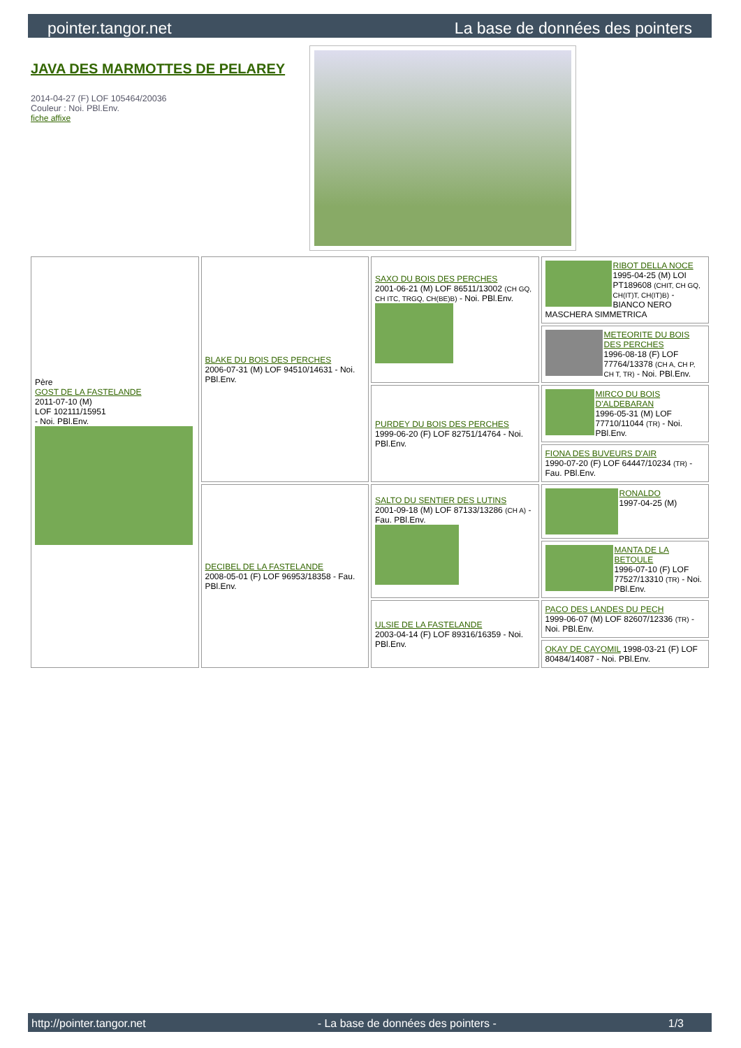pointer.tangor.net La base de données des pointers
JAVA DES MARMOTTES DE PELAREY
2014-04-27 (F) LOF 105464/20036
Couleur : Noi. PBl.Env.
fiche affixe
| Père GOST DE LA FASTELANDE 2011-07-10 (M) LOF 102111/15951 - Noi. PBl.Env. | BLAKE DU BOIS DES PERCHES 2006-07-31 (M) LOF 94510/14631 - Noi. PBl.Env. | SAXO DU BOIS DES PERCHES 2001-06-21 (M) LOF 86511/13002 (CH GQ, CH ITC, TRGQ, CH(BE)B) - Noi. PBl.Env. | RIBOT DELLA NOCE 1995-04-25 (M) LOI PT189608 (CHIT, CH GQ, CH(IT)T, CH(IT)B) - BIANCO NERO MASCHERA SIMMETRICA |
| | | | METEORITE DU BOIS DES PERCHES 1996-08-18 (F) LOF 77764/13378 (CH A, CH P, CH T, TR) - Noi. PBl.Env. |
| | | PURDEY DU BOIS DES PERCHES 1999-06-20 (F) LOF 82751/14764 - Noi. PBl.Env. | MIRCO DU BOIS D'ALDEBARAN 1996-05-31 (M) LOF 77710/11044 (TR) - Noi. PBl.Env. |
| | | | FIONA DES BUVEURS D'AIR 1990-07-20 (F) LOF 64447/10234 (TR) - Fau. PBl.Env. |
| | DECIBEL DE LA FASTELANDE 2008-05-01 (F) LOF 96953/18358 - Fau. PBl.Env. | SALTO DU SENTIER DES LUTINS 2001-09-18 (M) LOF 87133/13286 (CH A) - Fau. PBl.Env. | RONALDO 1997-04-25 (M) |
| | | | MANTA DE LA BETOULE 1996-07-10 (F) LOF 77527/13310 (TR) - Noi. PBl.Env. |
| | | ULSIE DE LA FASTELANDE 2003-04-14 (F) LOF 89316/16359 - Noi. PBl.Env. | PACO DES LANDES DU PECH 1999-06-07 (M) LOF 82607/12336 (TR) - Noi. PBl.Env. |
| | | | OKAY DE CAYOMIL 1998-03-21 (F) LOF 80484/14087 - Noi. PBl.Env. |
http://pointer.tangor.net - La base de données des pointers - 1/3